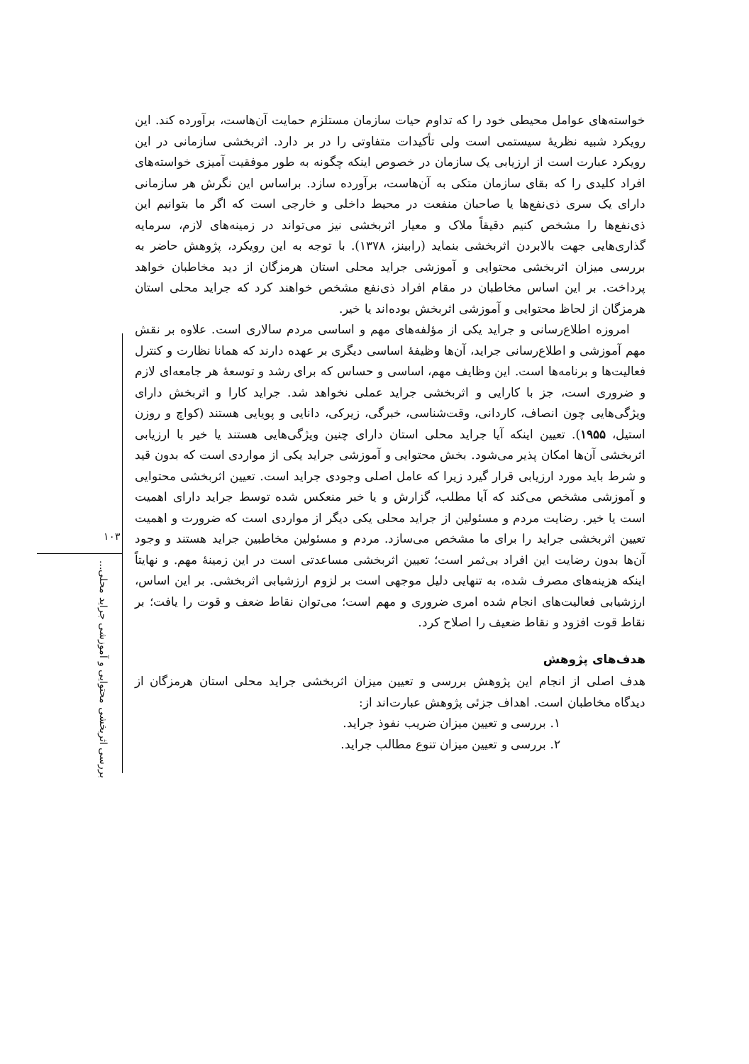۱۰۳
بررسی اثربخشی محتوایی و آموزشی جراید محلی...
خواسته‌های عوامل محیطی خود را که تداوم حیات سازمان مستلزم حمایت آن‌هاست، برآورده کند. این رویکرد شبیه نظریهٔ سیستمی است ولی تأکیدات متفاوتی را در بر دارد. اثربخشی سازمانی در این رویکرد عبارت است از ارزیابی یک سازمان در خصوص اینکه چگونه به طور موفقیت آمیزی خواسته‌های افراد کلیدی را که بقای سازمان متکی به آن‌هاست، برآورده سازد. براساس این نگرش هر سازمانی دارای یک سری ذی‌نفع‌ها یا صاحبان منفعت در محیط داخلی و خارجی است که اگر ما بتوانیم این ذی‌نفع‌ها را مشخص کنیم دقیقاً ملاک و معیار اثربخشی نیز می‌تواند در زمینه‌های لازم، سرمایه گذاری‌هایی جهت بالابردن اثربخشی بنماید (رابینز، ۱۳۷۸). با توجه به این رویکرد، پژوهش حاضر به بررسی میزان اثربخشی محتوایی و آموزشی جراید محلی استان هرمزگان از دید مخاطبان خواهد پرداخت. بر این اساس مخاطبان در مقام افراد ذی‌نفع مشخص خواهند کرد که جراید محلی استان هرمزگان از لحاظ محتوایی و آموزشی اثربخش بوده‌اند یا خیر.
امروزه اطلاع‌رسانی و جراید یکی از مؤلفه‌های مهم و اساسی مردم سالاری است. علاوه بر نقش مهم آموزشی و اطلاع‌رسانی جراید، آن‌ها وظیفهٔ اساسی دیگری بر عهده دارند که همانا نظارت و کنترل فعالیت‌ها و برنامه‌ها است. این وظایف مهم، اساسی و حساس که برای رشد و توسعهٔ هر جامعه‌ای لازم و ضروری است، جز با کارایی و اثربخشی جراید عملی نخواهد شد. جراید کارا و اثربخش دارای ویژگی‌هایی چون انصاف، کاردانی، وقت‌شناسی، خبرگی، زیرکی، دانایی و پویایی هستند (کواچ و روزن استیل، ۱۹۵۵). تعیین اینکه آیا جراید محلی استان دارای چنین ویژگی‌هایی هستند یا خیر با ارزیابی اثربخشی آن‌ها امکان پذیر می‌شود. بخش محتوایی و آموزشی جراید یکی از مواردی است که بدون قید و شرط باید مورد ارزیابی قرار گیرد زیرا که عامل اصلی وجودی جراید است. تعیین اثربخشی محتوایی و آموزشی مشخص می‌کند که آیا مطلب، گزارش و یا خبر منعکس شده توسط جراید دارای اهمیت است یا خیر. رضایت مردم و مسئولین از جراید محلی یکی دیگر از مواردی است که ضرورت و اهمیت تعیین اثربخشی جراید را برای ما مشخص می‌سازد. مردم و مسئولین مخاطبین جراید هستند و وجود آن‌ها بدون رضایت این افراد بی‌ثمر است؛ تعیین اثربخشی مساعدتی است در این زمینهٔ مهم. و نهایتاً اینکه هزینه‌های مصرف شده، به تنهایی دلیل موجهی است بر لزوم ارزشیابی اثربخشی. بر این اساس، ارزشیابی فعالیت‌های انجام شده امری ضروری و مهم است؛ می‌توان نقاط ضعف و قوت را یافت؛ بر نقاط قوت افزود و نقاط ضعیف را اصلاح کرد.
هدف‌های پژوهش
هدف اصلی از انجام این پژوهش بررسی و تعیین میزان اثربخشی جراید محلی استان هرمزگان از دیدگاه مخاطبان است. اهداف جزئی پژوهش عبارت‌اند از:
۱. بررسی و تعیین میزان ضریب نفوذ جراید.
۲. بررسی و تعیین میزان تنوع مطالب جراید.